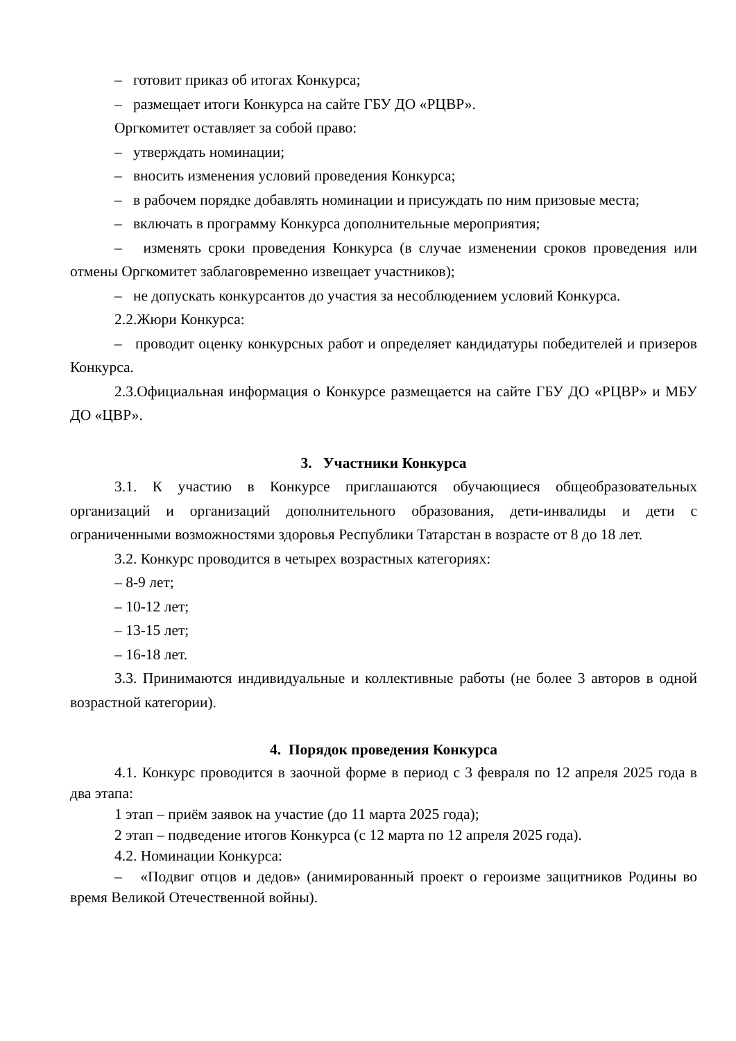– готовит приказ об итогах Конкурса;
– размещает итоги Конкурса на сайте ГБУ ДО «РЦВР».
Оргкомитет оставляет за собой право:
– утверждать номинации;
– вносить изменения условий проведения Конкурса;
– в рабочем порядке добавлять номинации и присуждать по ним призовые места;
– включать в программу Конкурса дополнительные мероприятия;
– изменять сроки проведения Конкурса (в случае изменении сроков проведения или отмены Оргкомитет заблаговременно извещает участников);
– не допускать конкурсантов до участия за несоблюдением условий Конкурса.
2.2.Жюри Конкурса:
– проводит оценку конкурсных работ и определяет кандидатуры победителей и призеров Конкурса.
2.3.Официальная информация о Конкурсе размещается на сайте ГБУ ДО «РЦВР» и МБУ ДО «ЦВР».
3. Участники Конкурса
3.1. К участию в Конкурсе приглашаются обучающиеся общеобразовательных организаций и организаций дополнительного образования, дети-инвалиды и дети с ограниченными возможностями здоровья Республики Татарстан в возрасте от 8 до 18 лет.
3.2. Конкурс проводится в четырех возрастных категориях:
– 8-9 лет;
– 10-12 лет;
– 13-15 лет;
– 16-18 лет.
3.3. Принимаются индивидуальные и коллективные работы (не более 3 авторов в одной возрастной категории).
4. Порядок проведения Конкурса
4.1. Конкурс проводится в заочной форме в период с 3 февраля по 12 апреля 2025 года в два этапа:
1 этап – приём заявок на участие (до 11 марта 2025 года);
2 этап – подведение итогов Конкурса (с 12 марта по 12 апреля 2025 года).
4.2. Номинации Конкурса:
– «Подвиг отцов и дедов» (анимированный проект о героизме защитников Родины во время Великой Отечественной войны).